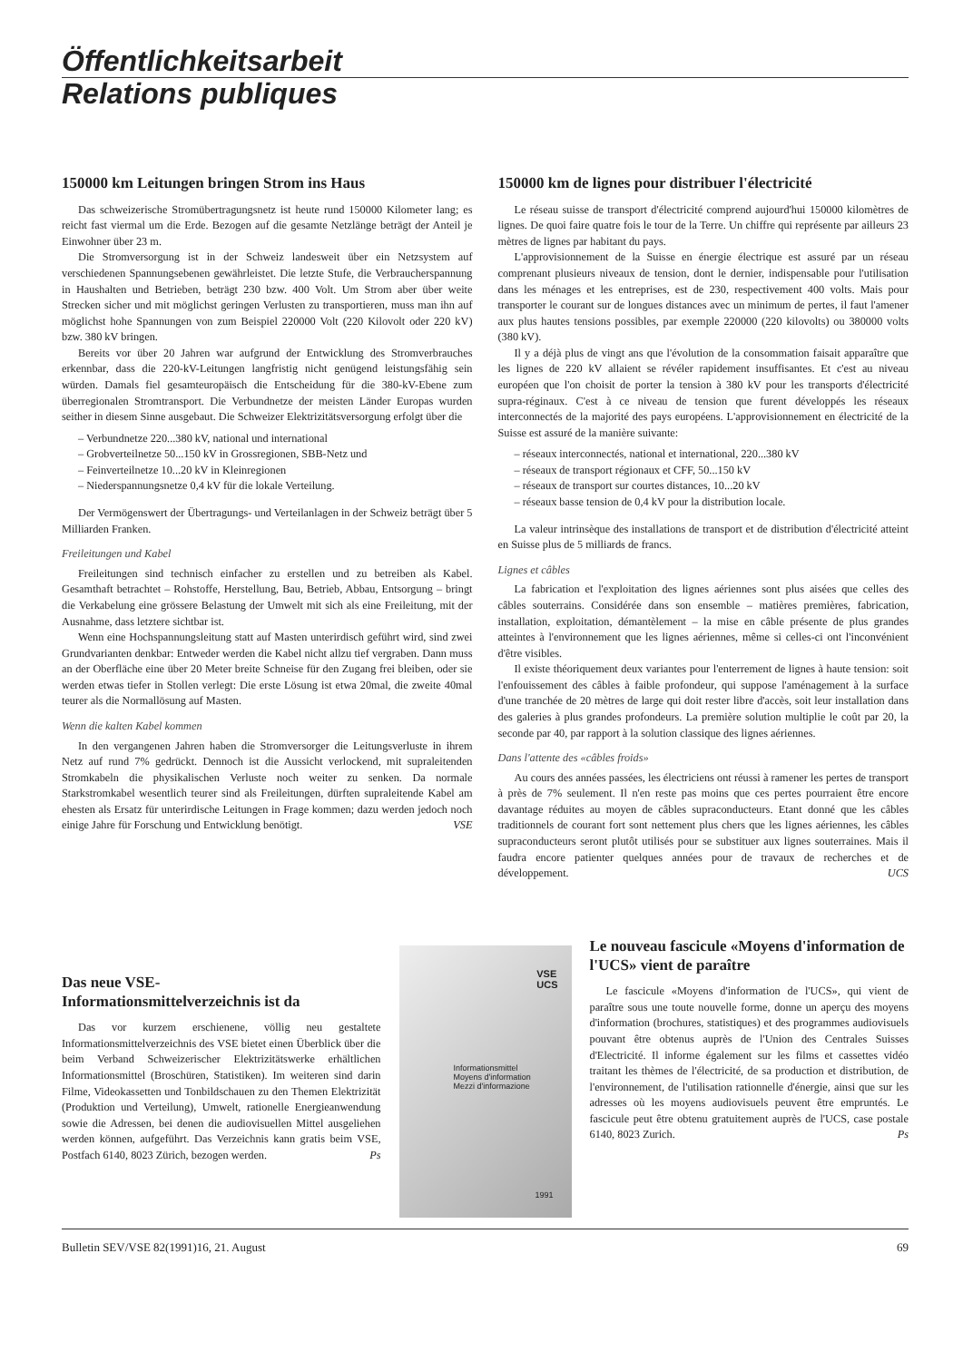Öffentlichkeitsarbeit
Relations publiques
150000 km Leitungen bringen Strom ins Haus
Das schweizerische Stromübertragungsnetz ist heute rund 150000 Kilometer lang; es reicht fast viermal um die Erde. Bezogen auf die gesamte Netzlänge beträgt der Anteil je Einwohner über 23 m.
Die Stromversorgung ist in der Schweiz landesweit über ein Netzsystem auf verschiedenen Spannungsebenen gewährleistet. Die letzte Stufe, die Verbraucherspannung in Haushalten und Betrieben, beträgt 230 bzw. 400 Volt. Um Strom aber über weite Strecken sicher und mit möglichst geringen Verlusten zu transportieren, muss man ihn auf möglichst hohe Spannungen von zum Beispiel 220000 Volt (220 Kilovolt oder 220 kV) bzw. 380 kV bringen.
Bereits vor über 20 Jahren war aufgrund der Entwicklung des Stromverbrauches erkennbar, dass die 220-kV-Leitungen langfristig nicht genügend leistungsfähig sein würden. Damals fiel gesamteuropäisch die Entscheidung für die 380-kV-Ebene zum überregionalen Stromtransport. Die Verbundnetze der meisten Länder Europas wurden seither in diesem Sinne ausgebaut. Die Schweizer Elektrizitätsversorgung erfolgt über die
– Verbundnetze 220...380 kV, national und international
– Grobverteilnetze 50...150 kV in Grossregionen, SBB-Netz und
– Feinverteilnetze 10...20 kV in Kleinregionen
– Niederspannungsnetze 0,4 kV für die lokale Verteilung.
Der Vermögenswert der Übertragungs- und Verteilanlagen in der Schweiz beträgt über 5 Milliarden Franken.
Freileitungen und Kabel
Freileitungen sind technisch einfacher zu erstellen und zu betreiben als Kabel. Gesamthaft betrachtet – Rohstoffe, Herstellung, Bau, Betrieb, Abbau, Entsorgung – bringt die Verkabelung eine grössere Belastung der Umwelt mit sich als eine Freileitung, mit der Ausnahme, dass letztere sichtbar ist.
Wenn eine Hochspannungsleitung statt auf Masten unterirdisch geführt wird, sind zwei Grundvarianten denkbar: Entweder werden die Kabel nicht allzu tief vergraben. Dann muss an der Oberfläche eine über 20 Meter breite Schneise für den Zugang frei bleiben, oder sie werden etwas tiefer in Stollen verlegt: Die erste Lösung ist etwa 20mal, die zweite 40mal teurer als die Normallösung auf Masten.
Wenn die kalten Kabel kommen
In den vergangenen Jahren haben die Stromversorger die Leitungsverluste in ihrem Netz auf rund 7% gedrückt. Dennoch ist die Aussicht verlockend, mit supraleitenden Stromkabeln die physikalischen Verluste noch weiter zu senken. Da normale Starkstromkabel wesentlich teurer sind als Freileitungen, dürften supraleitende Kabel am ehesten als Ersatz für unterirdische Leitungen in Frage kommen; dazu werden jedoch noch einige Jahre für Forschung und Entwicklung benötigt. VSE
150000 km de lignes pour distribuer l'électricité
Le réseau suisse de transport d'électricité comprend aujourd'hui 150000 kilomètres de lignes. De quoi faire quatre fois le tour de la Terre. Un chiffre qui représente par ailleurs 23 mètres de lignes par habitant du pays.
L'approvisionnement de la Suisse en énergie électrique est assuré par un réseau comprenant plusieurs niveaux de tension, dont le dernier, indispensable pour l'utilisation dans les ménages et les entreprises, est de 230, respectivement 400 volts. Mais pour transporter le courant sur de longues distances avec un minimum de pertes, il faut l'amener aux plus hautes tensions possibles, par exemple 220000 (220 kilovolts) ou 380000 volts (380 kV).
Il y a déjà plus de vingt ans que l'évolution de la consommation faisait apparaître que les lignes de 220 kV allaient se révéler rapidement insuffisantes. Et c'est au niveau européen que l'on choisit de porter la tension à 380 kV pour les transports d'électricité supra-réginaux. C'est à ce niveau de tension que furent développés les réseaux interconnectés de la majorité des pays européens. L'approvisionnement en électricité de la Suisse est assuré de la manière suivante:
– réseaux interconnectés, national et international, 220...380 kV
– réseaux de transport régionaux et CFF, 50...150 kV
– réseaux de transport sur courtes distances, 10...20 kV
– réseaux basse tension de 0,4 kV pour la distribution locale.
La valeur intrinsèque des installations de transport et de distribution d'électricité atteint en Suisse plus de 5 milliards de francs.
Lignes et câbles
La fabrication et l'exploitation des lignes aériennes sont plus aisées que celles des câbles souterrains. Considérée dans son ensemble – matières premières, fabrication, installation, exploitation, démantèlement – la mise en câble présente de plus grandes atteintes à l'environnement que les lignes aériennes, même si celles-ci ont l'inconvénient d'être visibles.
Il existe théoriquement deux variantes pour l'enterrement de lignes à haute tension: soit l'enfouissement des câbles à faible profondeur, qui suppose l'aménagement à la surface d'une tranchée de 20 mètres de large qui doit rester libre d'accès, soit leur installation dans des galeries à plus grandes profondeurs. La première solution multiplie le coût par 20, la seconde par 40, par rapport à la solution classique des lignes aériennes.
Dans l'attente des «câbles froids»
Au cours des années passées, les électriciens ont réussi à ramener les pertes de transport à près de 7% seulement. Il n'en reste pas moins que ces pertes pourraient être encore davantage réduites au moyen de câbles supraconducteurs. Etant donné que les câbles traditionnels de courant fort sont nettement plus chers que les lignes aériennes, les câbles supraconducteurs seront plutôt utilisés pour se substituer aux lignes souterraines. Mais il faudra encore patienter quelques années pour de travaux de recherches et de développement. UCS
Das neue VSE-
Informationsmittelverzeichnis ist da
Das vor kurzem erschienene, völlig neu gestaltete Informationsmittelverzeichnis des VSE bietet einen Überblick über die beim Verband Schweizerischer Elektrizitätswerke erhältlichen Informationsmittel (Broschüren, Statistiken). Im weiteren sind darin Filme, Videokassetten und Tonbildschauen zu den Themen Elektrizität (Produktion und Verteilung), Umwelt, rationelle Energieanwendung sowie die Adressen, bei denen die audiovisuellen Mittel ausgeliehen werden können, aufgeführt. Das Verzeichnis kann gratis beim VSE, Postfach 6140, 8023 Zürich, bezogen werden. Ps
VSE
UCS
Informationsmittel
Moyens d'information
Mezzi d'informazione
1991
Le nouveau fascicule «Moyens d'information de l'UCS» vient de paraître
Le fascicule «Moyens d'information de l'UCS», qui vient de paraître sous une toute nouvelle forme, donne un aperçu des moyens d'information (brochures, statistiques) et des programmes audiovisuels pouvant être obtenus auprès de l'Union des Centrales Suisses d'Electricité. Il informe également sur les films et cassettes vidéo traitant les thèmes de l'électricité, de sa production et distribution, de l'environnement, de l'utilisation rationnelle d'énergie, ainsi que sur les adresses où les moyens audiovisuels peuvent être empruntés. Le fascicule peut être obtenu gratuitement auprès de l'UCS, case postale 6140, 8023 Zurich. Ps
Bulletin SEV/VSE 82(1991)16, 21. August 69